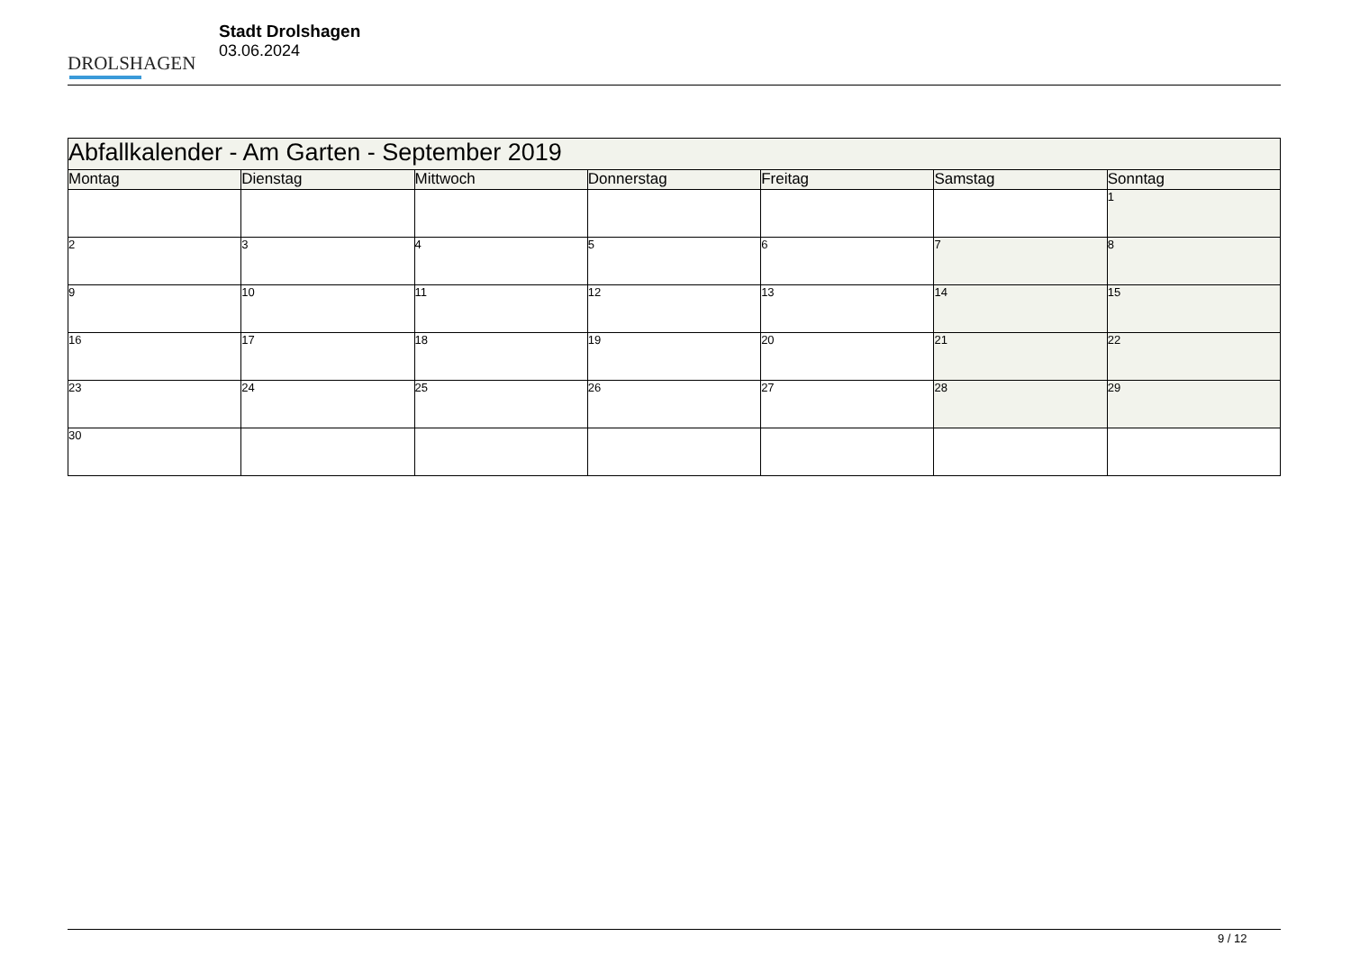DROLSHAGEN
Stadt Drolshagen
03.06.2024
| Abfallkalender - Am Garten - September 2019 | | | | | | |
| --- | --- | --- | --- | --- | --- | --- |
| Montag | Dienstag | Mittwoch | Donnerstag | Freitag | Samstag | Sonntag |
| | | | | | | 1 |
| 2 | 3 | 4 | 5 | 6 | 7 | 8 |
| 9 | 10 | 11 | 12 | 13 | 14 | 15 |
| 16 | 17 | 18 | 19 | 20 | 21 | 22 |
| 23 | 24 | 25 | 26 | 27 | 28 | 29 |
| 30 | | | | | | |
9 / 12